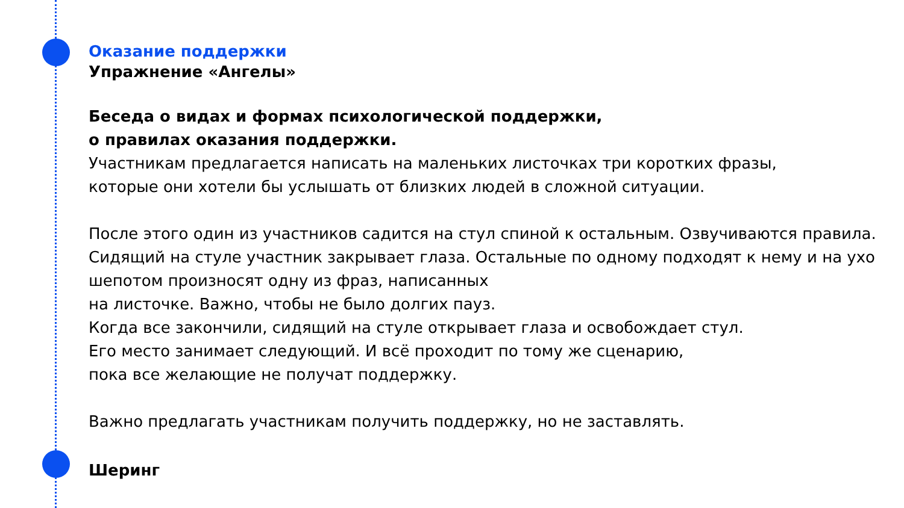Оказание поддержки
Упражнение «Ангелы»
Беседа о видах и формах психологической поддержки,
о правилах оказания поддержки.
Участникам предлагается написать на маленьких листочках три коротких фразы,
которые они хотели бы услышать от близких людей в сложной ситуации.
После этого один из участников садится на стул спиной к остальным. Озвучиваются правила. Сидящий на стуле участник закрывает глаза. Остальные по одному подходят к нему и на ухо шепотом произносят одну из фраз, написанных
на листочке. Важно, чтобы не было долгих пауз.
Когда все закончили, сидящий на стуле открывает глаза и освобождает стул.
Его место занимает следующий. И всё проходит по тому же сценарию,
пока все желающие не получат поддержку.
Важно предлагать участникам получить поддержку, но не заставлять.
Шеринг